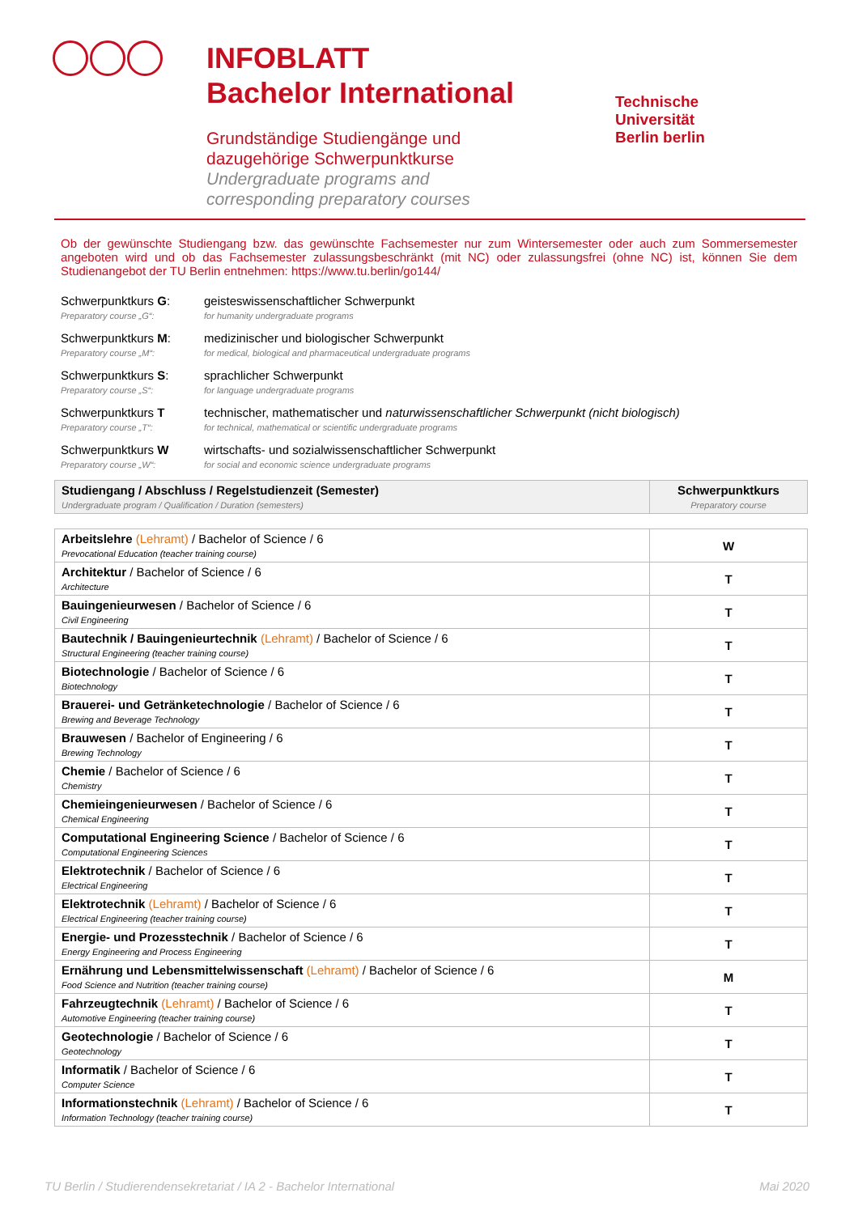INFOBLATT
Bachelor International
Grundständige Studiengänge und
dazugehörige Schwerpunktkurse
Undergraduate programs and
corresponding preparatory courses
Technische
Universität
Berlin berlin
Ob der gewünschte Studiengang bzw. das gewünschte Fachsemester nur zum Wintersemester oder auch zum Sommersemester angeboten wird und ob das Fachsemester zulassungsbeschränkt (mit NC) oder zulassungsfrei (ohne NC) ist, können Sie dem Studienangebot der TU Berlin entnehmen: https://www.tu.berlin/go144/
Schwerpunktkurs G:
Preparatory course „G“: geisteswissenschaftlicher Schwerpunkt
for humanity undergraduate programs
Schwerpunktkurs M:
Preparatory course „M“: medizinischer und biologischer Schwerpunkt
for medical, biological and pharmaceutical undergraduate programs
Schwerpunktkurs S:
Preparatory course „S“: sprachlicher Schwerpunkt
for language undergraduate programs
Schwerpunktkurs T
Preparatory course „T“: technischer, mathematischer und naturwissenschaftlicher Schwerpunkt (nicht biologisch)
for technical, mathematical or scientific undergraduate programs
Schwerpunktkurs W
Preparatory course „W“: wirtschafts- und sozialwissenschaftlicher Schwerpunkt
for social and economic science undergraduate programs
| Studiengang / Abschluss / Regelstudienzeit (Semester) Undergraduate program / Qualification / Duration (semesters) | Schwerpunktkurs Preparatory course |
| --- | --- |
| Arbeitslehre (Lehramt) / Bachelor of Science / 6 Prevocational Education (teacher training course) | W |
| Architektur / Bachelor of Science / 6 Architecture | T |
| Bauingenieurwesen / Bachelor of Science / 6 Civil Engineering | T |
| Bautechnik / Bauingenieurtechnik (Lehramt) / Bachelor of Science / 6 Structural Engineering (teacher training course) | T |
| Biotechnologie / Bachelor of Science / 6 Biotechnology | T |
| Brauerei- und Getränketechnologie / Bachelor of Science / 6 Brewing and Beverage Technology | T |
| Brauwesen / Bachelor of Engineering / 6 Brewing Technology | T |
| Chemie / Bachelor of Science / 6 Chemistry | T |
| Chemieingenieurwesen / Bachelor of Science / 6 Chemical Engineering | T |
| Computational Engineering Science / Bachelor of Science / 6 Computational Engineering Sciences | T |
| Elektrotechnik / Bachelor of Science / 6 Electrical Engineering | T |
| Elektrotechnik (Lehramt) / Bachelor of Science / 6 Electrical Engineering (teacher training course) | T |
| Energie- und Prozesstechnik / Bachelor of Science / 6 Energy Engineering and Process Engineering | T |
| Ernährung und Lebensmittelwissenschaft (Lehramt) / Bachelor of Science / 6 Food Science and Nutrition (teacher training course) | M |
| Fahrzeugtechnik (Lehramt) / Bachelor of Science / 6 Automotive Engineering (teacher training course) | T |
| Geotechnologie / Bachelor of Science / 6 Geotechnology | T |
| Informatik / Bachelor of Science / 6 Computer Science | T |
| Informationstechnik (Lehramt) / Bachelor of Science / 6 Information Technology (teacher training course) | T |
TU Berlin / Studierendensekretariat / IA 2 - Bachelor International Mai 2020